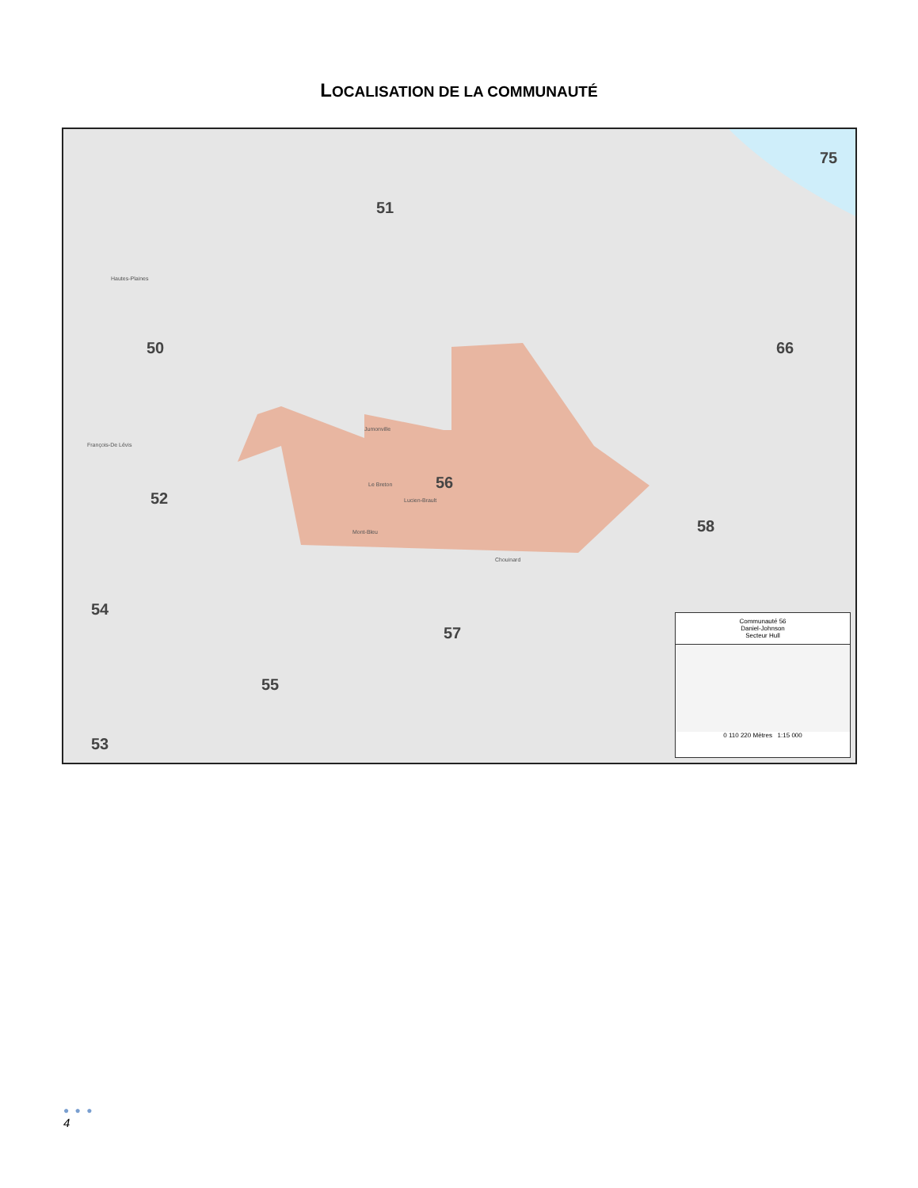LOCALISATION DE LA COMMUNAUTÉ
50
51
52
54
55
56
57
58
53
66
75
Hautes-Plaines
Chouinard
Mont-Bleu
Lucien-Brault
Le Breton
François-De Lévis
Jumonville
Communauté 56
Daniel-Johnson
Secteur Hull
0 110 220 Mètres 1:15 000
● ● ●
4